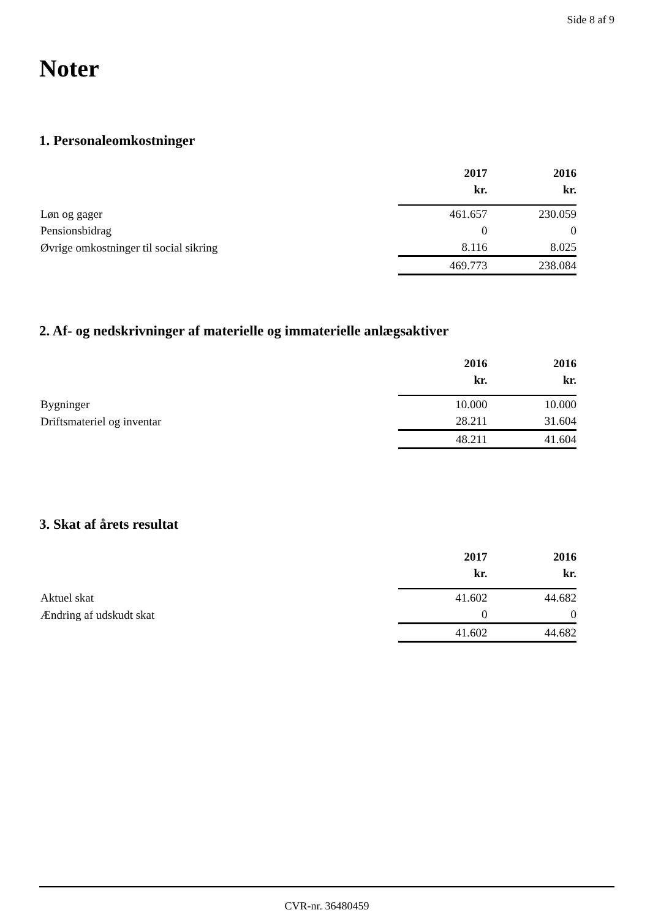Side 8 af 9
Noter
1. Personaleomkostninger
| | 2017 | 2016 |
| | kr. | kr. |
| Løn og gager | 461.657 | 230.059 |
| Pensionsbidrag | 0 | 0 |
| Øvrige omkostninger til social sikring | 8.116 | 8.025 |
| | 469.773 | 238.084 |
2. Af- og nedskrivninger af materielle og immaterielle anlægsaktiver
| | 2016 | 2016 |
| | kr. | kr. |
| Bygninger | 10.000 | 10.000 |
| Driftsmateriel og inventar | 28.211 | 31.604 |
| | 48.211 | 41.604 |
3. Skat af årets resultat
| | 2017 | 2016 |
| | kr. | kr. |
| Aktuel skat | 41.602 | 44.682 |
| Ændring af udskudt skat | 0 | 0 |
| | 41.602 | 44.682 |
CVR-nr. 36480459